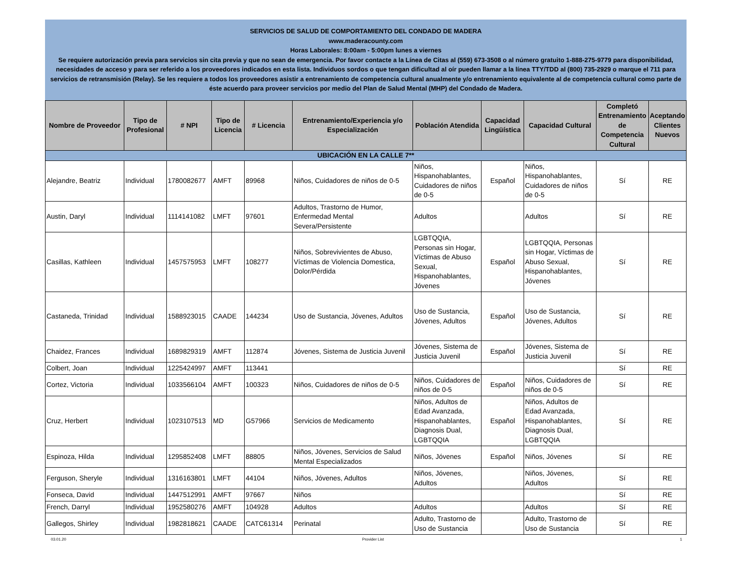SERVICIOS DE SALUD DE COMPORTAMIENTO DEL CONDADO DE MADERA
www.maderacounty.com
Horas Laborales: 8:00am - 5:00pm lunes a viernes
Se requiere autorización previa para servicios sin cita previa y que no sean de emergencia. Por favor contacte a la Línea de Citas al (559) 673-3508 o al número gratuito 1-888-275-9779 para disponibilidad, necesidades de acceso y para ser referido a los proveedores indicados en esta lista. Individuos sordos o que tengan dificultad al oír pueden llamar a la línea TTY/TDD al (800) 735-2929 o marque el 711 para servicios de retransmisión (Relay). Se les requiere a todos los proveedores asistir a entrenamiento de competencia cultural anualmente y/o entrenamiento equivalente al de competencia cultural como parte de éste acuerdo para proveer servicios por medio del Plan de Salud Mental (MHP) del Condado de Madera.
| Nombre de Proveedor | Tipo de Profesional | # NPI | Tipo de Licencia | # Licencia | Entrenamiento/Experiencia y/o Especialización | Población Atendida | Capacidad Lingüística | Capacidad Cultural | Completó Entrenamiento de Competencia Cultural | Aceptando Clientes Nuevos |
| --- | --- | --- | --- | --- | --- | --- | --- | --- | --- | --- |
| UBICACIÓN EN LA CALLE 7** | | | | | | | | | | |
| Alejandre, Beatriz | Individual | 1780082677 | AMFT | 89968 | Niños, Cuidadores de niños de 0-5 | Niños, Hispanohablantes, Cuidadores de niños de 0-5 | Español | Niños, Hispanohablantes, Cuidadores de niños de 0-5 | Sí | RE |
| Austin, Daryl | Individual | 1114141082 | LMFT | 97601 | Adultos, Trastorno de Humor, Enfermedad Mental Severa/Persistente | Adultos | | Adultos | Sí | RE |
| Casillas, Kathleen | Individual | 1457575953 | LMFT | 108277 | Niños, Sobrevivientes de Abuso, Víctimas de Violencia Domestica, Dolor/Pérdida | LGBTQQIA, Personas sin Hogar, Víctimas de Abuso Sexual, Hispanohablantes, Jóvenes | Español | LGBTQQIA, Personas sin Hogar, Víctimas de Abuso Sexual, Hispanohablantes, Jóvenes | Sí | RE |
| Castaneda, Trinidad | Individual | 1588923015 | CAADE | 144234 | Uso de Sustancia, Jóvenes, Adultos | Uso de Sustancia, Jóvenes, Adultos | Español | Uso de Sustancia, Jóvenes, Adultos | Sí | RE |
| Chaidez, Frances | Individual | 1689829319 | AMFT | 112874 | Jóvenes, Sistema de Justicia Juvenil | Jóvenes, Sistema de Justicia Juvenil | Español | Jóvenes, Sistema de Justicia Juvenil | Sí | RE |
| Colbert, Joan | Individual | 1225424997 | AMFT | 113441 | | | | | Sí | RE |
| Cortez, Victoria | Individual | 1033566104 | AMFT | 100323 | Niños, Cuidadores de niños de 0-5 | Niños, Cuidadores de niños de 0-5 | Español | Niños, Cuidadores de niños de 0-5 | Sí | RE |
| Cruz, Herbert | Individual | 1023107513 | MD | G57966 | Servicios de Medicamento | Niños, Adultos de Edad Avanzada, Hispanohablantes, Diagnosis Dual, LGBTQQIA | Español | Niños, Adultos de Edad Avanzada, Hispanohablantes, Diagnosis Dual, LGBTQQIA | Sí | RE |
| Espinoza, Hilda | Individual | 1295852408 | LMFT | 88805 | Niños, Jóvenes, Servicios de Salud Mental Especializados | Niños, Jóvenes | Español | Niños, Jóvenes | Sí | RE |
| Ferguson, Sheryle | Individual | 1316163801 | LMFT | 44104 | Niños, Jóvenes, Adultos | Niños, Jóvenes, Adultos | | Niños, Jóvenes, Adultos | Sí | RE |
| Fonseca, David | Individual | 1447512991 | AMFT | 97667 | Niños | | | | Sí | RE |
| French, Darryl | Individual | 1952580276 | AMFT | 104928 | Adultos | Adultos | | Adultos | Sí | RE |
| Gallegos, Shirley | Individual | 1982818621 | CAADE | CATC61314 | Perinatal | Adulto, Trastorno de Uso de Sustancia | | Adulto, Trastorno de Uso de Sustancia | Sí | RE |
03.01.20 Provider List 1